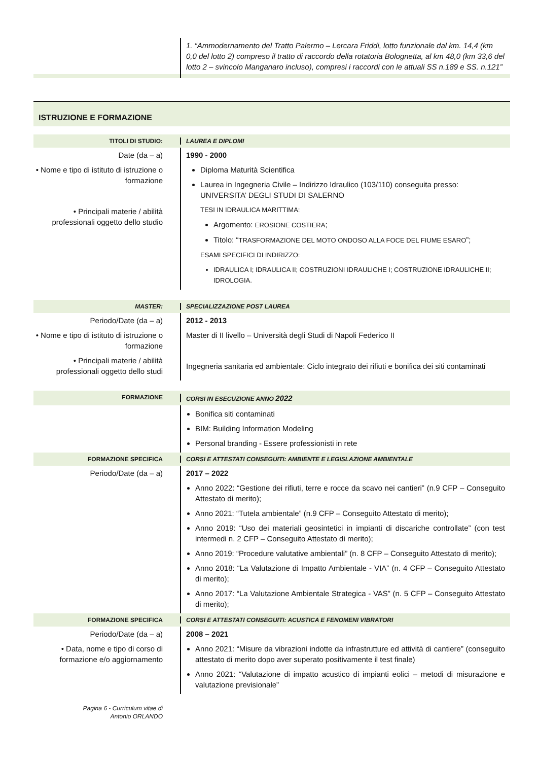1. “Ammodernamento del Tratto Palermo – Lercara Friddi, lotto funzionale dal km. 14,4 (km 0,0 del lotto 2) compreso il tratto di raccordo della rotatoria Bolognetta, al km 48,0 (km 33,6 del lotto 2 – svincolo Manganaro incluso), compresi i raccordi con le attuali SS n.189 e SS. n.121”
ISTRUZIONE E FORMAZIONE
TITOLI DI STUDIO: LAUREA E DIPLOMI
Date (da – a)
• Nome e tipo di istituto di istruzione o formazione
• Principali materie / abilità professionali oggetto dello studio
1990 - 2000
Diploma Maturità Scientifica
Laurea in Ingegneria Civile – Indirizzo Idraulico (103/110) conseguita presso: UNIVERSITA’ DEGLI STUDI DI SALERNO
TESI IN IDRAULICA MARITTIMA:
Argomento: EROSIONE COSTIERA;
Titolo: “TRASFORMAZIONE DEL MOTO ONDOSO ALLA FOCE DEL FIUME ESARO”;
ESAMI SPECIFICI DI INDIRIZZO:
IDRAULICA I; IDRAULICA II; COSTRUZIONI IDRAULICHE I; COSTRUZIONE IDRAULICHE II; IDROLOGIA.
MASTER: SPECIALIZZAZIONE POST LAUREA
Periodo/Date (da – a)
• Nome e tipo di istituto di istruzione o formazione
• Principali materie / abilità professionali oggetto dello studi
2012 - 2013
Master di II livello – Università degli Studi di Napoli Federico II
Ingegneria sanitaria ed ambientale: Ciclo integrato dei rifiuti e bonifica dei siti contaminati
FORMAZIONE CORSI IN ESECUZIONE ANNO 2022
Bonifica siti contaminati
BIM: Building Information Modeling
Personal branding - Essere professionisti in rete
FORMAZIONE SPECIFICA CORSI E ATTESTATI CONSEGUITI: AMBIENTE E LEGISLAZIONE AMBIENTALE
Periodo/Date (da – a) 2017 – 2022
Anno 2022: “Gestione dei rifiuti, terre e rocce da scavo nei cantieri” (n.9 CFP – Conseguito Attestato di merito);
Anno 2021: “Tutela ambientale” (n.9 CFP – Conseguito Attestato di merito);
Anno 2019: “Uso dei materiali geosintetici in impianti di discariche controllate” (con test intermedi n. 2 CFP – Conseguito Attestato di merito);
Anno 2019: “Procedure valutative ambientali” (n. 8 CFP – Conseguito Attestato di merito);
Anno 2018: “La Valutazione di Impatto Ambientale - VIA” (n. 4 CFP – Conseguito Attestato di merito);
Anno 2017: “La Valutazione Ambientale Strategica - VAS” (n. 5 CFP – Conseguito Attestato di merito);
FORMAZIONE SPECIFICA CORSI E ATTESTATI CONSEGUITI: ACUSTICA E FENOMENI VIBRATORI
Periodo/Date (da – a)
• Data, nome e tipo di corso di formazione e/o aggiornamento
2008 – 2021
Anno 2021: “Misure da vibrazioni indotte da infrastrutture ed attività di cantiere” (conseguito attestato di merito dopo aver superato positivamente il test finale)
Anno 2021: “Valutazione di impatto acustico di impianti eolici – metodi di misurazione e valutazione previsionale”
Pagina 6 - Curriculum vitae di
Antonio ORLANDO